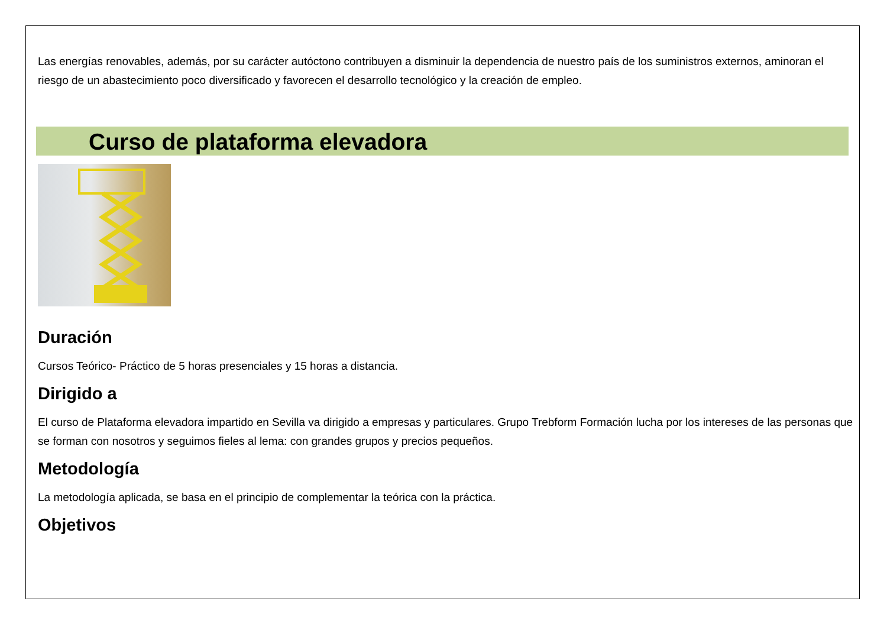Las energías renovables, además, por su carácter autóctono contribuyen a disminuir la dependencia de nuestro país de los suministros externos, aminoran el riesgo de un abastecimiento poco diversificado y favorecen el desarrollo tecnológico y la creación de empleo.
Curso de plataforma elevadora
Duración
Cursos Teórico- Práctico de 5 horas presenciales y 15 horas a distancia.
Dirigido a
El curso de Plataforma elevadora impartido en Sevilla va dirigido a empresas y particulares. Grupo Trebform Formación lucha por los intereses de las personas que se forman con nosotros y seguimos fieles al lema: con grandes grupos y precios pequeños.
Metodología
La metodología aplicada, se basa en el principio de complementar la teórica con la práctica.
Objetivos